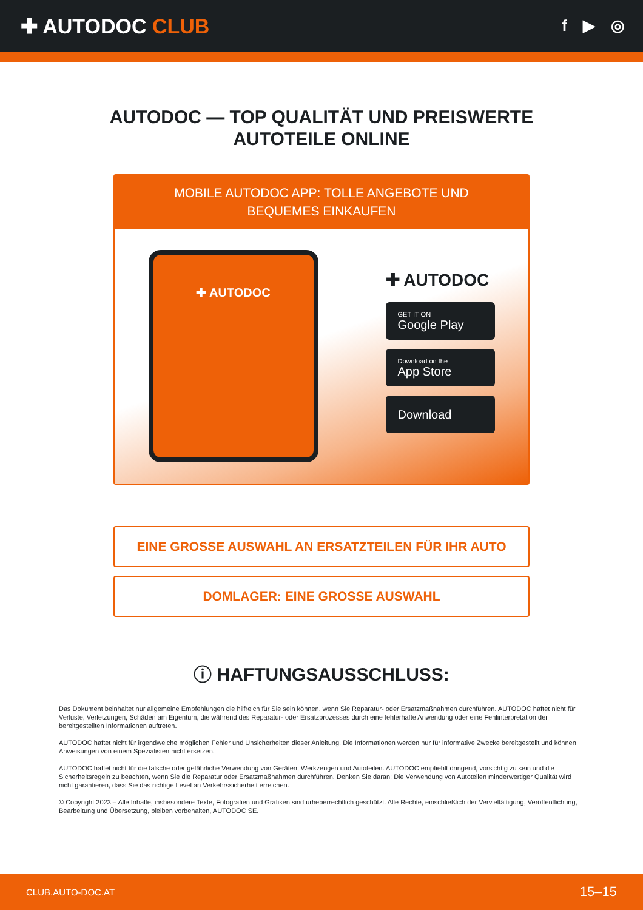✚ AUTODOC CLUB
f ▶ ◎
AUTODOC — TOP QUALITÄT UND PREISWERTE
AUTOTEILE ONLINE
MOBILE AUTODOC APP: TOLLE ANGEBOTE UND BEQUEMES EINKAUFEN
✚ AUTODOC
✚ AUTODOC
GET IT ON
Google Play
Download on the
App Store
Download
EINE GROSSE AUSWAHL AN ERSATZTEILEN FÜR IHR AUTO
DOMLAGER: EINE GROSSE AUSWAHL
ⓘ HAFTUNGSAUSSCHLUSS:
Das Dokument beinhaltet nur allgemeine Empfehlungen die hilfreich für Sie sein können, wenn Sie Reparatur- oder Ersatzmaßnahmen durchführen. AUTODOC haftet nicht für Verluste, Verletzungen, Schäden am Eigentum, die während des Reparatur- oder Ersatzprozesses durch eine fehlerhafte Anwendung oder eine Fehlinterpretation der bereitgestellten Informationen auftreten.
AUTODOC haftet nicht für irgendwelche möglichen Fehler und Unsicherheiten dieser Anleitung. Die Informationen werden nur für informative Zwecke bereitgestellt und können Anweisungen von einem Spezialisten nicht ersetzen.
AUTODOC haftet nicht für die falsche oder gefährliche Verwendung von Geräten, Werkzeugen und Autoteilen. AUTODOC empfiehlt dringend, vorsichtig zu sein und die Sicherheitsregeln zu beachten, wenn Sie die Reparatur oder Ersatzmaßnahmen durchführen. Denken Sie daran: Die Verwendung von Autoteilen minderwertiger Qualität wird nicht garantieren, dass Sie das richtige Level an Verkehrssicherheit erreichen.
© Copyright 2023 – Alle Inhalte, insbesondere Texte, Fotografien und Grafiken sind urheberrechtlich geschützt. Alle Rechte, einschließlich der Vervielfältigung, Veröffentlichung, Bearbeitung und Übersetzung, bleiben vorbehalten, AUTODOC SE.
CLUB.AUTO-DOC.AT 15–15